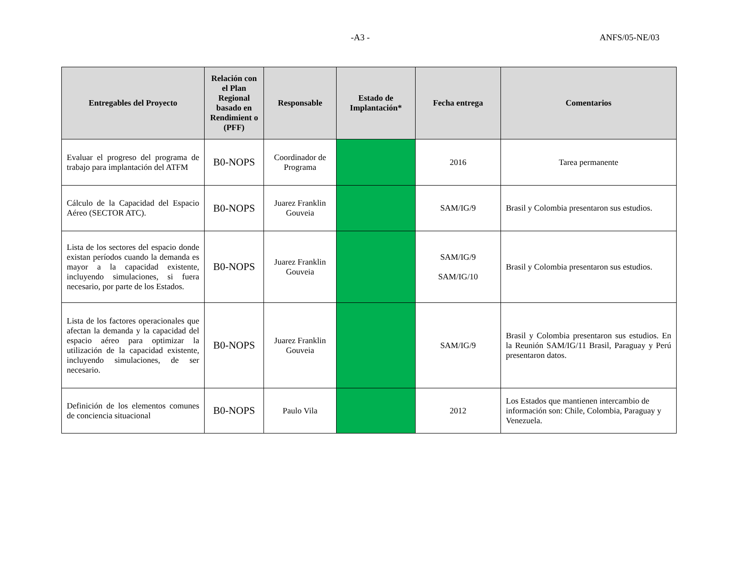-A3 - ANFS/05-NE/03
| Entregables del Proyecto | Relación con el Plan Regional basado en Rendimient o (PFF) | Responsable | Estado de Implantación* | Fecha entrega | Comentarios |
| --- | --- | --- | --- | --- | --- |
| Evaluar el progreso del programa de trabajo para implantación del ATFM | B0-NOPS | Coordinador de Programa | | 2016 | Tarea permanente |
| Cálculo de la Capacidad del Espacio Aéreo (SECTOR ATC). | B0-NOPS | Juarez Franklin Gouveia | | SAM/IG/9 | Brasil y Colombia presentaron sus estudios. |
| Lista de los sectores del espacio donde existan períodos cuando la demanda es mayor a la capacidad existente, incluyendo simulaciones, si fuera necesario, por parte de los Estados. | B0-NOPS | Juarez Franklin Gouveia | | SAM/IG/9 SAM/IG/10 | Brasil y Colombia presentaron sus estudios. |
| Lista de los factores operacionales que afectan la demanda y la capacidad del espacio aéreo para optimizar la utilización de la capacidad existente, incluyendo simulaciones, de ser necesario. | B0-NOPS | Juarez Franklin Gouveia | | SAM/IG/9 | Brasil y Colombia presentaron sus estudios. En la Reunión SAM/IG/11 Brasil, Paraguay y Perú presentaron datos. |
| Definición de los elementos comunes de conciencia situacional | B0-NOPS | Paulo Vila | | 2012 | Los Estados que mantienen intercambio de información son: Chile, Colombia, Paraguay y Venezuela. |